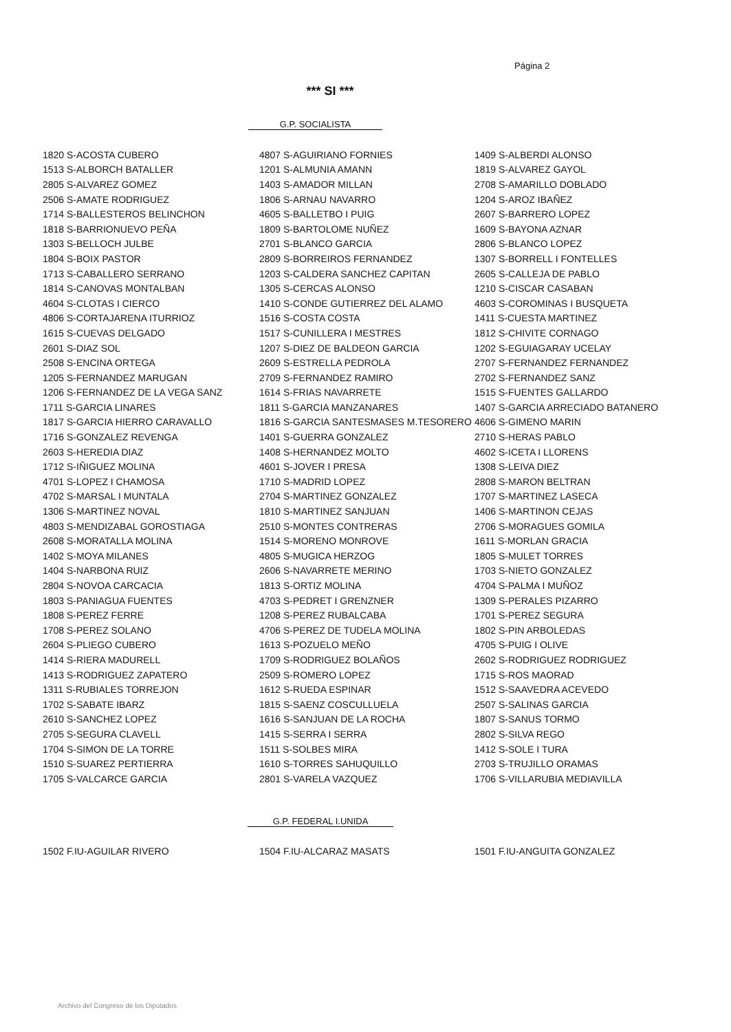Página 2
*** SI ***
G.P. SOCIALISTA
| 1820 S-ACOSTA CUBERO | 4807 S-AGUIRIANO FORNIES | 1409 S-ALBERDI ALONSO |
| 1513 S-ALBORCH BATALLER | 1201 S-ALMUNIA AMANN | 1819 S-ALVAREZ GAYOL |
| 2805 S-ALVAREZ GOMEZ | 1403 S-AMADOR MILLAN | 2708 S-AMARILLO DOBLADO |
| 2506 S-AMATE RODRIGUEZ | 1806 S-ARNAU NAVARRO | 1204 S-AROZ IBAÑEZ |
| 1714 S-BALLESTEROS BELINCHON | 4605 S-BALLETBO I PUIG | 2607 S-BARRERO LOPEZ |
| 1818 S-BARRIONUEVO PEÑA | 1809 S-BARTOLOME NUÑEZ | 1609 S-BAYONA AZNAR |
| 1303 S-BELLOCH JULBE | 2701 S-BLANCO GARCIA | 2806 S-BLANCO LOPEZ |
| 1804 S-BOIX PASTOR | 2809 S-BORREIROS FERNANDEZ | 1307 S-BORRELL I FONTELLES |
| 1713 S-CABALLERO SERRANO | 1203 S-CALDERA SANCHEZ CAPITAN | 2605 S-CALLEJA DE PABLO |
| 1814 S-CANOVAS MONTALBAN | 1305 S-CERCAS ALONSO | 1210 S-CISCAR CASABAN |
| 4604 S-CLOTAS I CIERCO | 1410 S-CONDE GUTIERREZ DEL ALAMO | 4603 S-COROMINAS I BUSQUETA |
| 4806 S-CORTAJARENA ITURRIOZ | 1516 S-COSTA COSTA | 1411 S-CUESTA MARTINEZ |
| 1615 S-CUEVAS DELGADO | 1517 S-CUNILLERA I MESTRES | 1812 S-CHIVITE CORNAGO |
| 2601 S-DIAZ SOL | 1207 S-DIEZ DE BALDEON GARCIA | 1202 S-EGUIAGARAY UCELAY |
| 2508 S-ENCINA ORTEGA | 2609 S-ESTRELLA PEDROLA | 2707 S-FERNANDEZ FERNANDEZ |
| 1205 S-FERNANDEZ MARUGAN | 2709 S-FERNANDEZ RAMIRO | 2702 S-FERNANDEZ SANZ |
| 1206 S-FERNANDEZ DE LA VEGA SANZ | 1614 S-FRIAS NAVARRETE | 1515 S-FUENTES GALLARDO |
| 1711 S-GARCIA LINARES | 1811 S-GARCIA MANZANARES | 1407 S-GARCIA ARRECIADO BATANERO |
| 1817 S-GARCIA HIERRO CARAVALLO | 1816 S-GARCIA SANTESMASES M.TESORERO | 4606 S-GIMENO MARIN |
| 1716 S-GONZALEZ REVENGA | 1401 S-GUERRA GONZALEZ | 2710 S-HERAS PABLO |
| 2603 S-HEREDIA DIAZ | 1408 S-HERNANDEZ MOLTO | 4602 S-ICETA I LLORENS |
| 1712 S-IÑIGUEZ MOLINA | 4601 S-JOVER I PRESA | 1308 S-LEIVA DIEZ |
| 4701 S-LOPEZ I CHAMOSA | 1710 S-MADRID LOPEZ | 2808 S-MARON BELTRAN |
| 4702 S-MARSAL I MUNTALA | 2704 S-MARTINEZ GONZALEZ | 1707 S-MARTINEZ LASECA |
| 1306 S-MARTINEZ NOVAL | 1810 S-MARTINEZ SANJUAN | 1406 S-MARTINON CEJAS |
| 4803 S-MENDIZABAL GOROSTIAGA | 2510 S-MONTES CONTRERAS | 2706 S-MORAGUES GOMILA |
| 2608 S-MORATALLA MOLINA | 1514 S-MORENO MONROVE | 1611 S-MORLAN GRACIA |
| 1402 S-MOYA MILANES | 4805 S-MUGICA HERZOG | 1805 S-MULET TORRES |
| 1404 S-NARBONA RUIZ | 2606 S-NAVARRETE MERINO | 1703 S-NIETO GONZALEZ |
| 2804 S-NOVOA CARCACIA | 1813 S-ORTIZ MOLINA | 4704 S-PALMA I MUÑOZ |
| 1803 S-PANIAGUA FUENTES | 4703 S-PEDRET I GRENZNER | 1309 S-PERALES PIZARRO |
| 1808 S-PEREZ FERRE | 1208 S-PEREZ RUBALCABA | 1701 S-PEREZ SEGURA |
| 1708 S-PEREZ SOLANO | 4706 S-PEREZ DE TUDELA MOLINA | 1802 S-PIN ARBOLEDAS |
| 2604 S-PLIEGO CUBERO | 1613 S-POZUELO MEÑO | 4705 S-PUIG I OLIVE |
| 1414 S-RIERA MADURELL | 1709 S-RODRIGUEZ BOLAÑOS | 2602 S-RODRIGUEZ RODRIGUEZ |
| 1413 S-RODRIGUEZ ZAPATERO | 2509 S-ROMERO LOPEZ | 1715 S-ROS MAORAD |
| 1311 S-RUBIALES TORREJON | 1612 S-RUEDA ESPINAR | 1512 S-SAAVEDRA ACEVEDO |
| 1702 S-SABATE IBARZ | 1815 S-SAENZ COSCULLUELA | 2507 S-SALINAS GARCIA |
| 2610 S-SANCHEZ LOPEZ | 1616 S-SANJUAN DE LA ROCHA | 1807 S-SANUS TORMO |
| 2705 S-SEGURA CLAVELL | 1415 S-SERRA I SERRA | 2802 S-SILVA REGO |
| 1704 S-SIMON DE LA TORRE | 1511 S-SOLBES MIRA | 1412 S-SOLE I TURA |
| 1510 S-SUAREZ PERTIERRA | 1610 S-TORRES SAHUQUILLO | 2703 S-TRUJILLO ORAMAS |
| 1705 S-VALCARCE GARCIA | 2801 S-VARELA VAZQUEZ | 1706 S-VILLARUBIA MEDIAVILLA |
G.P. FEDERAL I.UNIDA
| 1502 F.IU-AGUILAR RIVERO | 1504 F.IU-ALCARAZ MASATS | 1501 F.IU-ANGUITA GONZALEZ |
Archivo del Congreso de los Diputados